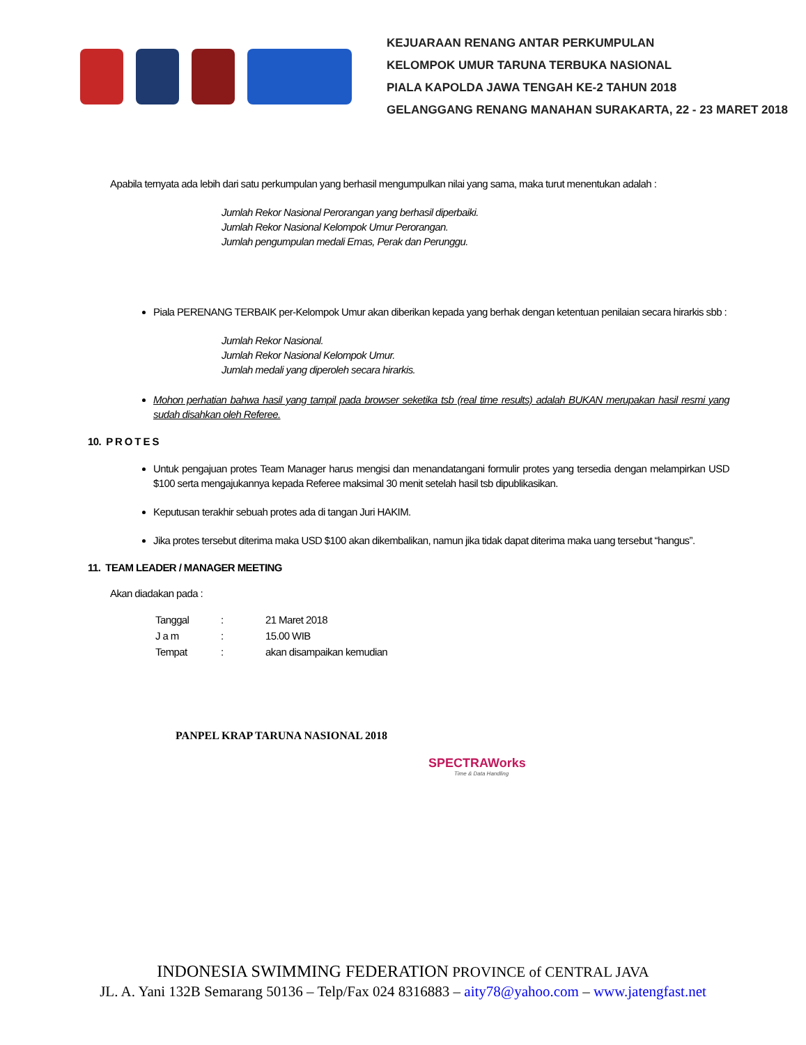KEJUARAAN RENANG ANTAR PERKUMPULAN
KELOMPOK UMUR TARUNA TERBUKA NASIONAL
PIALA KAPOLDA JAWA TENGAH KE-2 TAHUN 2018
GELANGGANG RENANG MANAHAN SURAKARTA, 22 - 23 MARET 2018
Apabila ternyata ada lebih dari satu perkumpulan yang berhasil mengumpulkan nilai yang sama, maka turut menentukan adalah :
Jumlah Rekor Nasional Perorangan yang berhasil diperbaiki.
Jumlah Rekor Nasional Kelompok Umur Perorangan.
Jumlah pengumpulan medali Emas, Perak dan Perunggu.
Piala PERENANG TERBAIK per-Kelompok Umur akan diberikan kepada yang berhak dengan ketentuan penilaian secara hirarkis sbb :
Jumlah Rekor Nasional.
Jumlah Rekor Nasional Kelompok Umur.
Jumlah medali yang diperoleh secara hirarkis.
Mohon perhatian bahwa hasil yang tampil pada browser seketika tsb (real time results) adalah BUKAN merupakan hasil resmi yang sudah disahkan oleh Referee.
10. P R O T E S
Untuk pengajuan protes Team Manager harus mengisi dan menandatangani formulir protes yang tersedia dengan melampirkan USD $100 serta mengajukannya kepada Referee maksimal 30 menit setelah hasil tsb dipublikasikan.
Keputusan terakhir sebuah protes ada di tangan Juri HAKIM.
Jika protes tersebut diterima maka USD $100 akan dikembalikan, namun jika tidak dapat diterima maka uang tersebut “hangus”.
11. TEAM LEADER / MANAGER MEETING
Akan diadakan pada :
| Tanggal | : | 21 Maret 2018 |
| J a m | : | 15.00 WIB |
| Tempat | : | akan disampaikan kemudian |
PANPEL KRAP TARUNA NASIONAL 2018
SPECTRAWorks
Time & Data Handling
INDONESIA SWIMMING FEDERATION PROVINCE of CENTRAL JAVA
JL. A. Yani 132B Semarang 50136 – Telp/Fax 024 8316883 – aity78@yahoo.com – www.jatengfast.net